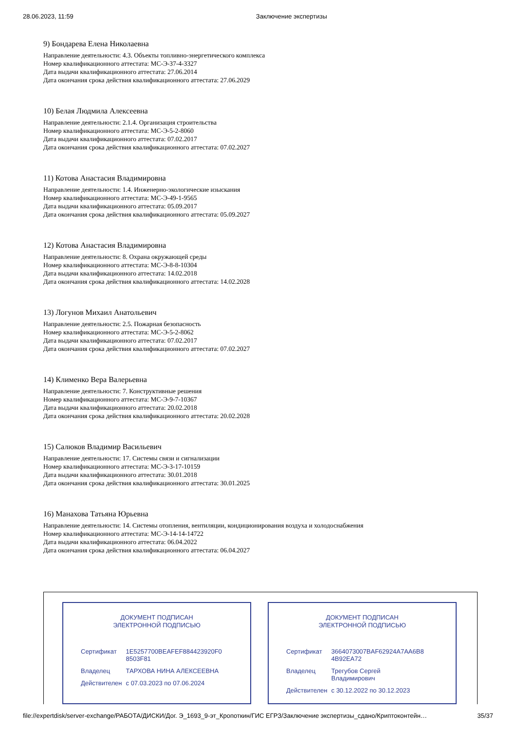28.06.2023, 11:59 Заключение экспертизы
9) Бондарева Елена Николаевна
Направление деятельности: 4.3. Объекты топливно-энергетического комплекса
Номер квалификационного аттестата: МС-Э-37-4-3327
Дата выдачи квалификационного аттестата: 27.06.2014
Дата окончания срока действия квалификационного аттестата: 27.06.2029
10) Белая Людмила Алексеевна
Направление деятельности: 2.1.4. Организация строительства
Номер квалификационного аттестата: МС-Э-5-2-8060
Дата выдачи квалификационного аттестата: 07.02.2017
Дата окончания срока действия квалификационного аттестата: 07.02.2027
11) Котова Анастасия Владимировна
Направление деятельности: 1.4. Инженерно-экологические изыскания
Номер квалификационного аттестата: МС-Э-49-1-9565
Дата выдачи квалификационного аттестата: 05.09.2017
Дата окончания срока действия квалификационного аттестата: 05.09.2027
12) Котова Анастасия Владимировна
Направление деятельности: 8. Охрана окружающей среды
Номер квалификационного аттестата: МС-Э-8-8-10304
Дата выдачи квалификационного аттестата: 14.02.2018
Дата окончания срока действия квалификационного аттестата: 14.02.2028
13) Логунов Михаил Анатольевич
Направление деятельности: 2.5. Пожарная безопасность
Номер квалификационного аттестата: МС-Э-5-2-8062
Дата выдачи квалификационного аттестата: 07.02.2017
Дата окончания срока действия квалификационного аттестата: 07.02.2027
14) Клименко Вера Валерьевна
Направление деятельности: 7. Конструктивные решения
Номер квалификационного аттестата: МС-Э-9-7-10367
Дата выдачи квалификационного аттестата: 20.02.2018
Дата окончания срока действия квалификационного аттестата: 20.02.2028
15) Салюков Владимир Васильевич
Направление деятельности: 17. Системы связи и сигнализации
Номер квалификационного аттестата: МС-Э-3-17-10159
Дата выдачи квалификационного аттестата: 30.01.2018
Дата окончания срока действия квалификационного аттестата: 30.01.2025
16) Манахова Татьяна Юрьевна
Направление деятельности: 14. Системы отопления, вентиляции, кондиционирования воздуха и холодоснабжения
Номер квалификационного аттестата: МС-Э-14-14-14722
Дата выдачи квалификационного аттестата: 06.04.2022
Дата окончания срока действия квалификационного аттестата: 06.04.2027
ДОКУМЕНТ ПОДПИСАН
ЭЛЕКТРОННОЙ ПОДПИСЬЮ
| Сертификат | 1E5257700BEAFEF884423920F0 8503F81 |
| Владелец | ТАРХОВА НИНА АЛЕКСЕЕВНА |
| Действителен | с 07.03.2023 по 07.06.2024 |
ДОКУМЕНТ ПОДПИСАН
ЭЛЕКТРОННОЙ ПОДПИСЬЮ
| Сертификат | 3664073007BAF62924A7AA6B8 4B92EA72 |
| Владелец | Трегубов Сергей Владимирович |
| Действителен | с 30.12.2022 по 30.12.2023 |
file://expertdisk/server-exchange/РАБОТА/ДИСКИ/Дог. Э_1693_9-эт_Кропоткин/ГИС ЕГРЗ/Заключение экспертизы_сдано/Криптоконтейн… 35/37